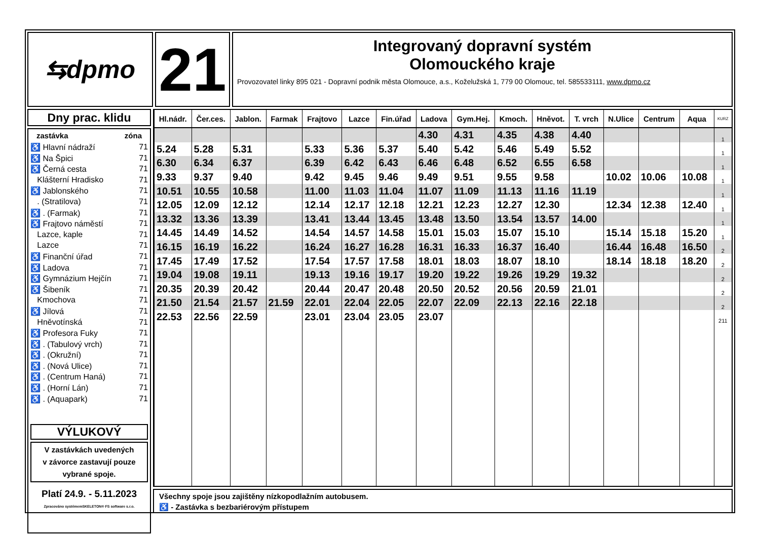⇆dpmo
21
Integrovaný dopravní systém
Olomouckého kraje
Provozovatel linky 895 021 - Dopravní podnik města Olomouce, a.s., Koželužská 1, 779 00 Olomouc, tel. 585533111, www.dpmo.cz
Dny prac. klidu
zastávka zóna
♿ Hlavní nádraží 71
♿ Na Špici 71
♿ Černá cesta 71
Klášterní Hradisko 71
♿ Jablonského 71
. (Stratilova) 71
♿ . (Farmak) 71
♿ Frajtovo náměstí 71
Lazce, kaple 71
Lazce 71
♿ Finanční úřad 71
♿ Ladova 71
♿ Gymnázium Hejčín 71
♿ Šibeník 71
Kmochova 71
♿ Jílová 71
Hněvotínská 71
♿ Profesora Fuky 71
♿ . (Tabulový vrch) 71
♿ . (Okružní) 71
♿ . (Nová Ulice) 71
♿ . (Centrum Haná) 71
♿ . (Horní Lán) 71
♿ . (Aquapark) 71
VÝLUKOVÝ
V zastávkách uvedených
v závorce zastavují pouze
vybrané spoje.
Platí 24.9. - 5.11.2023
Zpracováno systémemSKELETON® FS software s.r.o.
| Hl.nádr. | Čer.ces. | Jablon. | Farmak | Frajtovo | Lazce | Fin.úřad | Ladova | Gym.Hej. | Kmoch. | Hněvot. | T. vrch | N.Ulice | Centrum | Aqua | KURZ |
| --- | --- | --- | --- | --- | --- | --- | --- | --- | --- | --- | --- | --- | --- | --- | --- |
| | | | | | | | 4.30 | 4.31 | 4.35 | 4.38 | 4.40 | | | | 1 |
| 5.24 | 5.28 | 5.31 | | 5.33 | 5.36 | 5.37 | 5.40 | 5.42 | 5.46 | 5.49 | 5.52 | | | | 1 |
| 6.30 | 6.34 | 6.37 | | 6.39 | 6.42 | 6.43 | 6.46 | 6.48 | 6.52 | 6.55 | 6.58 | | | | 1 |
| 9.33 | 9.37 | 9.40 | | 9.42 | 9.45 | 9.46 | 9.49 | 9.51 | 9.55 | 9.58 | | 10.02 | 10.06 | 10.08 | 1 |
| 10.51 | 10.55 | 10.58 | | 11.00 | 11.03 | 11.04 | 11.07 | 11.09 | 11.13 | 11.16 | 11.19 | | | | 1 |
| 12.05 | 12.09 | 12.12 | | 12.14 | 12.17 | 12.18 | 12.21 | 12.23 | 12.27 | 12.30 | | 12.34 | 12.38 | 12.40 | 1 |
| 13.32 | 13.36 | 13.39 | | 13.41 | 13.44 | 13.45 | 13.48 | 13.50 | 13.54 | 13.57 | 14.00 | | | | 1 |
| 14.45 | 14.49 | 14.52 | | 14.54 | 14.57 | 14.58 | 15.01 | 15.03 | 15.07 | 15.10 | | 15.14 | 15.18 | 15.20 | 1 |
| 16.15 | 16.19 | 16.22 | | 16.24 | 16.27 | 16.28 | 16.31 | 16.33 | 16.37 | 16.40 | | 16.44 | 16.48 | 16.50 | 2 |
| 17.45 | 17.49 | 17.52 | | 17.54 | 17.57 | 17.58 | 18.01 | 18.03 | 18.07 | 18.10 | | 18.14 | 18.18 | 18.20 | 2 |
| 19.04 | 19.08 | 19.11 | | 19.13 | 19.16 | 19.17 | 19.20 | 19.22 | 19.26 | 19.29 | 19.32 | | | | 2 |
| 20.35 | 20.39 | 20.42 | | 20.44 | 20.47 | 20.48 | 20.50 | 20.52 | 20.56 | 20.59 | 21.01 | | | | 2 |
| 21.50 | 21.54 | 21.57 | 21.59 | 22.01 | 22.04 | 22.05 | 22.07 | 22.09 | 22.13 | 22.16 | 22.18 | | | | 2 |
| 22.53 | 22.56 | 22.59 | | 23.01 | 23.04 | 23.05 | 23.07 | | | | | | | | 211 |
Všechny spoje jsou zajištěny nízkopodlažním autobusem.
♿ - Zastávka s bezbariérovým přístupem